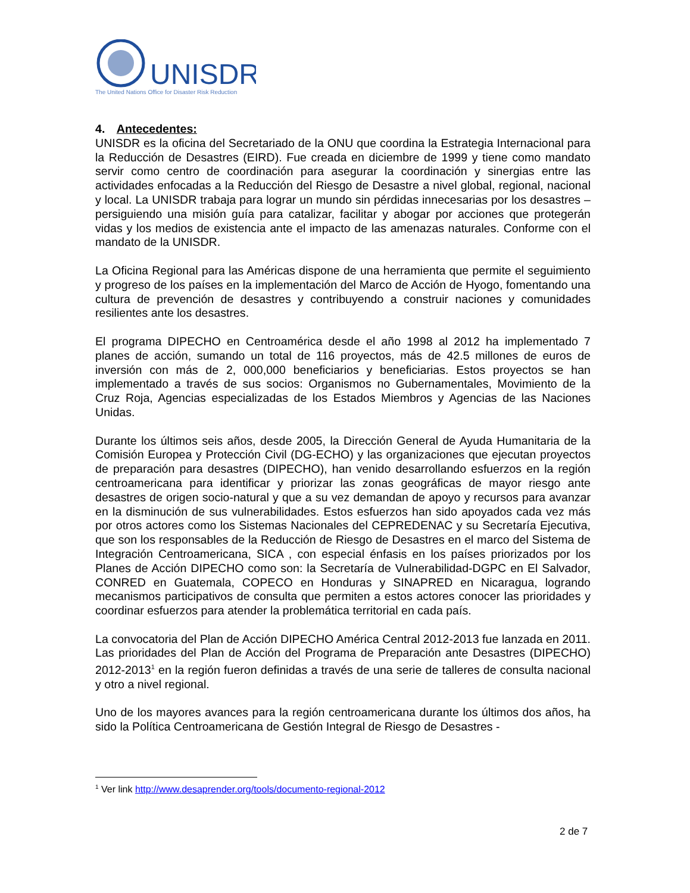UNISDR
The United Nations Office for Disaster Risk Reduction
4. Antecedentes:
UNISDR es la oficina del Secretariado de la ONU que coordina la Estrategia Internacional para la Reducción de Desastres (EIRD). Fue creada en diciembre de 1999 y tiene como mandato servir como centro de coordinación para asegurar la coordinación y sinergias entre las actividades enfocadas a la Reducción del Riesgo de Desastre a nivel global, regional, nacional y local. La UNISDR trabaja para lograr un mundo sin pérdidas innecesarias por los desastres – persiguiendo una misión guía para catalizar, facilitar y abogar por acciones que protegerán vidas y los medios de existencia ante el impacto de las amenazas naturales. Conforme con el mandato de la UNISDR.
La Oficina Regional para las Américas dispone de una herramienta que permite el seguimiento y progreso de los países en la implementación del Marco de Acción de Hyogo, fomentando una cultura de prevención de desastres y contribuyendo a construir naciones y comunidades resilientes ante los desastres.
El programa DIPECHO en Centroamérica desde el año 1998 al 2012 ha implementado 7 planes de acción, sumando un total de 116 proyectos, más de 42.5 millones de euros de inversión con más de 2, 000,000 beneficiarios y beneficiarias. Estos proyectos se han implementado a través de sus socios: Organismos no Gubernamentales, Movimiento de la Cruz Roja, Agencias especializadas de los Estados Miembros y Agencias de las Naciones Unidas.
Durante los últimos seis años, desde 2005, la Dirección General de Ayuda Humanitaria de la Comisión Europea y Protección Civil (DG-ECHO) y las organizaciones que ejecutan proyectos de preparación para desastres (DIPECHO), han venido desarrollando esfuerzos en la región centroamericana para identificar y priorizar las zonas geográficas de mayor riesgo ante desastres de origen socio-natural y que a su vez demandan de apoyo y recursos para avanzar en la disminución de sus vulnerabilidades. Estos esfuerzos han sido apoyados cada vez más por otros actores como los Sistemas Nacionales del CEPREDENAC y su Secretaría Ejecutiva, que son los responsables de la Reducción de Riesgo de Desastres en el marco del Sistema de Integración Centroamericana, SICA , con especial énfasis en los países priorizados por los Planes de Acción DIPECHO como son: la Secretaría de Vulnerabilidad-DGPC en El Salvador, CONRED en Guatemala, COPECO en Honduras y SINAPRED en Nicaragua, logrando mecanismos participativos de consulta que permiten a estos actores conocer las prioridades y coordinar esfuerzos para atender la problemática territorial en cada país.
La convocatoria del Plan de Acción DIPECHO América Central 2012-2013 fue lanzada en 2011. Las prioridades del Plan de Acción del Programa de Preparación ante Desastres (DIPECHO) 2012-2013<sup>1</sup> en la región fueron definidas a través de una serie de talleres de consulta nacional y otro a nivel regional.
Uno de los mayores avances para la región centroamericana durante los últimos dos años, ha sido la Política Centroamericana de Gestión Integral de Riesgo de Desastres -
<sup>1</sup> Ver link http://www.desaprender.org/tools/documento-regional-2012
2 de 7